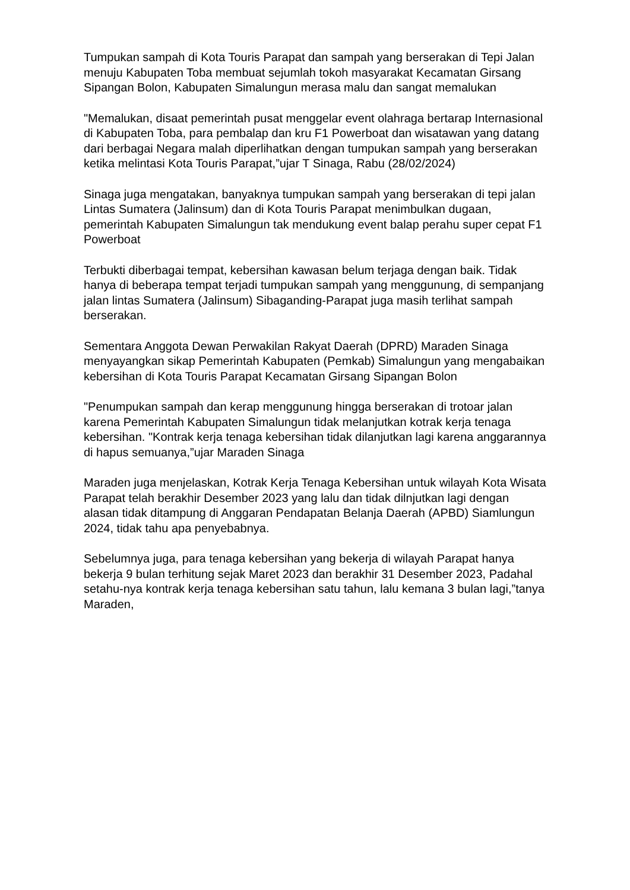Tumpukan sampah di Kota Touris Parapat dan sampah yang berserakan di Tepi Jalan menuju Kabupaten Toba membuat sejumlah tokoh masyarakat Kecamatan Girsang Sipangan Bolon, Kabupaten Simalungun merasa malu dan sangat memalukan
"Memalukan, disaat pemerintah pusat menggelar event olahraga bertarap Internasional di Kabupaten Toba, para pembalap dan kru F1 Powerboat dan wisatawan yang datang dari berbagai Negara malah diperlihatkan dengan tumpukan sampah yang berserakan ketika melintasi Kota Touris Parapat,”ujar T Sinaga, Rabu (28/02/2024)
Sinaga juga mengatakan, banyaknya tumpukan sampah yang berserakan di tepi jalan Lintas Sumatera (Jalinsum) dan di Kota Touris Parapat menimbulkan dugaan, pemerintah Kabupaten Simalungun tak mendukung event balap perahu super cepat F1 Powerboat
Terbukti diberbagai tempat, kebersihan kawasan belum terjaga dengan baik. Tidak hanya di beberapa tempat terjadi tumpukan sampah yang menggunung, di sempanjang jalan lintas Sumatera (Jalinsum) Sibaganding-Parapat juga masih terlihat sampah berserakan.
Sementara Anggota Dewan Perwakilan Rakyat Daerah (DPRD) Maraden Sinaga menyayangkan sikap Pemerintah Kabupaten (Pemkab) Simalungun yang mengabaikan kebersihan di Kota Touris Parapat Kecamatan Girsang Sipangan Bolon
"Penumpukan sampah dan kerap menggunung hingga berserakan di trotoar jalan karena Pemerintah Kabupaten Simalungun tidak melanjutkan kotrak kerja tenaga kebersihan. "Kontrak kerja tenaga kebersihan tidak dilanjutkan lagi karena anggarannya di hapus semuanya,”ujar Maraden Sinaga
Maraden juga menjelaskan, Kotrak Kerja Tenaga Kebersihan untuk wilayah Kota Wisata Parapat telah berakhir Desember 2023 yang lalu dan tidak dilnjutkan lagi dengan alasan tidak ditampung di Anggaran Pendapatan Belanja Daerah (APBD) Siamlungun 2024, tidak tahu apa penyebabnya.
Sebelumnya juga, para tenaga kebersihan yang bekerja di wilayah Parapat hanya bekerja 9 bulan terhitung sejak Maret 2023 dan berakhir 31 Desember 2023, Padahal setahu-nya kontrak kerja tenaga kebersihan satu tahun, lalu kemana 3 bulan lagi,”tanya Maraden,